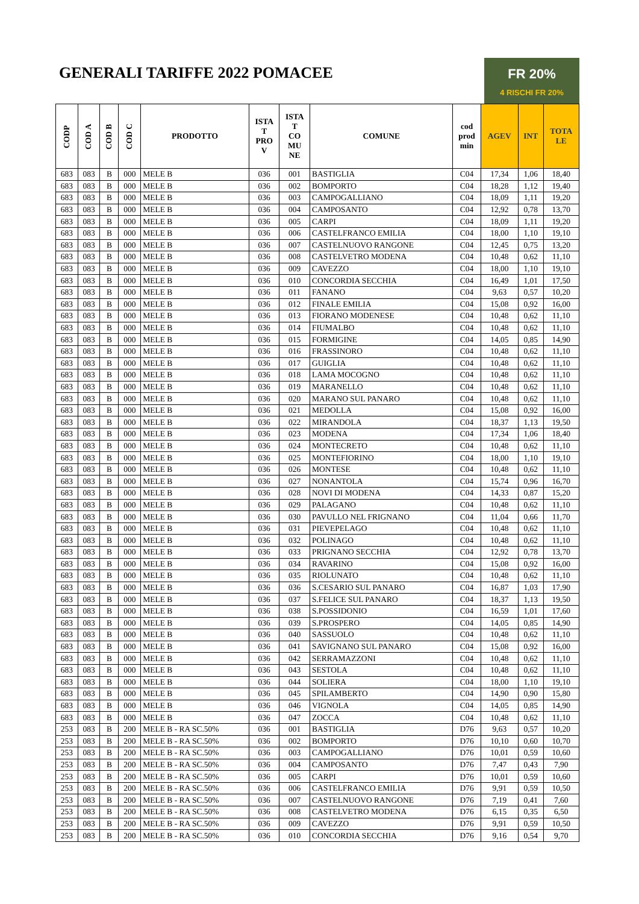GENERALI TARIFFE 2022 POMACEE
FR 20%
4 RISCHI FR 20%
| CODP | COD A | COD B | COD C | PRODOTTO | ISTA T PRO V | ISTA T CO MU NE | COMUNE | cod prod min | AGEV | INT | TOTA LE |
| --- | --- | --- | --- | --- | --- | --- | --- | --- | --- | --- | --- |
| 683 | 083 | B | 000 | MELE B | 036 | 001 | BASTIGLIA | C04 | 17,34 | 1,06 | 18,40 |
| 683 | 083 | B | 000 | MELE B | 036 | 002 | BOMPORTO | C04 | 18,28 | 1,12 | 19,40 |
| 683 | 083 | B | 000 | MELE B | 036 | 003 | CAMPOGALLIANO | C04 | 18,09 | 1,11 | 19,20 |
| 683 | 083 | B | 000 | MELE B | 036 | 004 | CAMPOSANTO | C04 | 12,92 | 0,78 | 13,70 |
| 683 | 083 | B | 000 | MELE B | 036 | 005 | CARPI | C04 | 18,09 | 1,11 | 19,20 |
| 683 | 083 | B | 000 | MELE B | 036 | 006 | CASTELFRANCO EMILIA | C04 | 18,00 | 1,10 | 19,10 |
| 683 | 083 | B | 000 | MELE B | 036 | 007 | CASTELNUOVO RANGONE | C04 | 12,45 | 0,75 | 13,20 |
| 683 | 083 | B | 000 | MELE B | 036 | 008 | CASTELVETRO MODENA | C04 | 10,48 | 0,62 | 11,10 |
| 683 | 083 | B | 000 | MELE B | 036 | 009 | CAVEZZO | C04 | 18,00 | 1,10 | 19,10 |
| 683 | 083 | B | 000 | MELE B | 036 | 010 | CONCORDIA SECCHIA | C04 | 16,49 | 1,01 | 17,50 |
| 683 | 083 | B | 000 | MELE B | 036 | 011 | FANANO | C04 | 9,63 | 0,57 | 10,20 |
| 683 | 083 | B | 000 | MELE B | 036 | 012 | FINALE EMILIA | C04 | 15,08 | 0,92 | 16,00 |
| 683 | 083 | B | 000 | MELE B | 036 | 013 | FIORANO MODENESE | C04 | 10,48 | 0,62 | 11,10 |
| 683 | 083 | B | 000 | MELE B | 036 | 014 | FIUMALBO | C04 | 10,48 | 0,62 | 11,10 |
| 683 | 083 | B | 000 | MELE B | 036 | 015 | FORMIGINE | C04 | 14,05 | 0,85 | 14,90 |
| 683 | 083 | B | 000 | MELE B | 036 | 016 | FRASSINORO | C04 | 10,48 | 0,62 | 11,10 |
| 683 | 083 | B | 000 | MELE B | 036 | 017 | GUIGLIA | C04 | 10,48 | 0,62 | 11,10 |
| 683 | 083 | B | 000 | MELE B | 036 | 018 | LAMA MOCOGNO | C04 | 10,48 | 0,62 | 11,10 |
| 683 | 083 | B | 000 | MELE B | 036 | 019 | MARANELLO | C04 | 10,48 | 0,62 | 11,10 |
| 683 | 083 | B | 000 | MELE B | 036 | 020 | MARANO SUL PANARO | C04 | 10,48 | 0,62 | 11,10 |
| 683 | 083 | B | 000 | MELE B | 036 | 021 | MEDOLLA | C04 | 15,08 | 0,92 | 16,00 |
| 683 | 083 | B | 000 | MELE B | 036 | 022 | MIRANDOLA | C04 | 18,37 | 1,13 | 19,50 |
| 683 | 083 | B | 000 | MELE B | 036 | 023 | MODENA | C04 | 17,34 | 1,06 | 18,40 |
| 683 | 083 | B | 000 | MELE B | 036 | 024 | MONTECRETO | C04 | 10,48 | 0,62 | 11,10 |
| 683 | 083 | B | 000 | MELE B | 036 | 025 | MONTEFIORINO | C04 | 18,00 | 1,10 | 19,10 |
| 683 | 083 | B | 000 | MELE B | 036 | 026 | MONTESE | C04 | 10,48 | 0,62 | 11,10 |
| 683 | 083 | B | 000 | MELE B | 036 | 027 | NONANTOLA | C04 | 15,74 | 0,96 | 16,70 |
| 683 | 083 | B | 000 | MELE B | 036 | 028 | NOVI DI MODENA | C04 | 14,33 | 0,87 | 15,20 |
| 683 | 083 | B | 000 | MELE B | 036 | 029 | PALAGANO | C04 | 10,48 | 0,62 | 11,10 |
| 683 | 083 | B | 000 | MELE B | 036 | 030 | PAVULLO NEL FRIGNANO | C04 | 11,04 | 0,66 | 11,70 |
| 683 | 083 | B | 000 | MELE B | 036 | 031 | PIEVEPELAGO | C04 | 10,48 | 0,62 | 11,10 |
| 683 | 083 | B | 000 | MELE B | 036 | 032 | POLINAGO | C04 | 10,48 | 0,62 | 11,10 |
| 683 | 083 | B | 000 | MELE B | 036 | 033 | PRIGNANO SECCHIA | C04 | 12,92 | 0,78 | 13,70 |
| 683 | 083 | B | 000 | MELE B | 036 | 034 | RAVARINO | C04 | 15,08 | 0,92 | 16,00 |
| 683 | 083 | B | 000 | MELE B | 036 | 035 | RIOLUNATO | C04 | 10,48 | 0,62 | 11,10 |
| 683 | 083 | B | 000 | MELE B | 036 | 036 | S.CESARIO SUL PANARO | C04 | 16,87 | 1,03 | 17,90 |
| 683 | 083 | B | 000 | MELE B | 036 | 037 | S.FELICE SUL PANARO | C04 | 18,37 | 1,13 | 19,50 |
| 683 | 083 | B | 000 | MELE B | 036 | 038 | S.POSSIDONIO | C04 | 16,59 | 1,01 | 17,60 |
| 683 | 083 | B | 000 | MELE B | 036 | 039 | S.PROSPERO | C04 | 14,05 | 0,85 | 14,90 |
| 683 | 083 | B | 000 | MELE B | 036 | 040 | SASSUOLO | C04 | 10,48 | 0,62 | 11,10 |
| 683 | 083 | B | 000 | MELE B | 036 | 041 | SAVIGNANO SUL PANARO | C04 | 15,08 | 0,92 | 16,00 |
| 683 | 083 | B | 000 | MELE B | 036 | 042 | SERRAMAZZONI | C04 | 10,48 | 0,62 | 11,10 |
| 683 | 083 | B | 000 | MELE B | 036 | 043 | SESTOLA | C04 | 10,48 | 0,62 | 11,10 |
| 683 | 083 | B | 000 | MELE B | 036 | 044 | SOLIERA | C04 | 18,00 | 1,10 | 19,10 |
| 683 | 083 | B | 000 | MELE B | 036 | 045 | SPILAMBERTO | C04 | 14,90 | 0,90 | 15,80 |
| 683 | 083 | B | 000 | MELE B | 036 | 046 | VIGNOLA | C04 | 14,05 | 0,85 | 14,90 |
| 683 | 083 | B | 000 | MELE B | 036 | 047 | ZOCCA | C04 | 10,48 | 0,62 | 11,10 |
| 253 | 083 | B | 200 | MELE B - RA SC.50% | 036 | 001 | BASTIGLIA | D76 | 9,63 | 0,57 | 10,20 |
| 253 | 083 | B | 200 | MELE B - RA SC.50% | 036 | 002 | BOMPORTO | D76 | 10,10 | 0,60 | 10,70 |
| 253 | 083 | B | 200 | MELE B - RA SC.50% | 036 | 003 | CAMPOGALLIANO | D76 | 10,01 | 0,59 | 10,60 |
| 253 | 083 | B | 200 | MELE B - RA SC.50% | 036 | 004 | CAMPOSANTO | D76 | 7,47 | 0,43 | 7,90 |
| 253 | 083 | B | 200 | MELE B - RA SC.50% | 036 | 005 | CARPI | D76 | 10,01 | 0,59 | 10,60 |
| 253 | 083 | B | 200 | MELE B - RA SC.50% | 036 | 006 | CASTELFRANCO EMILIA | D76 | 9,91 | 0,59 | 10,50 |
| 253 | 083 | B | 200 | MELE B - RA SC.50% | 036 | 007 | CASTELNUOVO RANGONE | D76 | 7,19 | 0,41 | 7,60 |
| 253 | 083 | B | 200 | MELE B - RA SC.50% | 036 | 008 | CASTELVETRO MODENA | D76 | 6,15 | 0,35 | 6,50 |
| 253 | 083 | B | 200 | MELE B - RA SC.50% | 036 | 009 | CAVEZZO | D76 | 9,91 | 0,59 | 10,50 |
| 253 | 083 | B | 200 | MELE B - RA SC.50% | 036 | 010 | CONCORDIA SECCHIA | D76 | 9,16 | 0,54 | 9,70 |